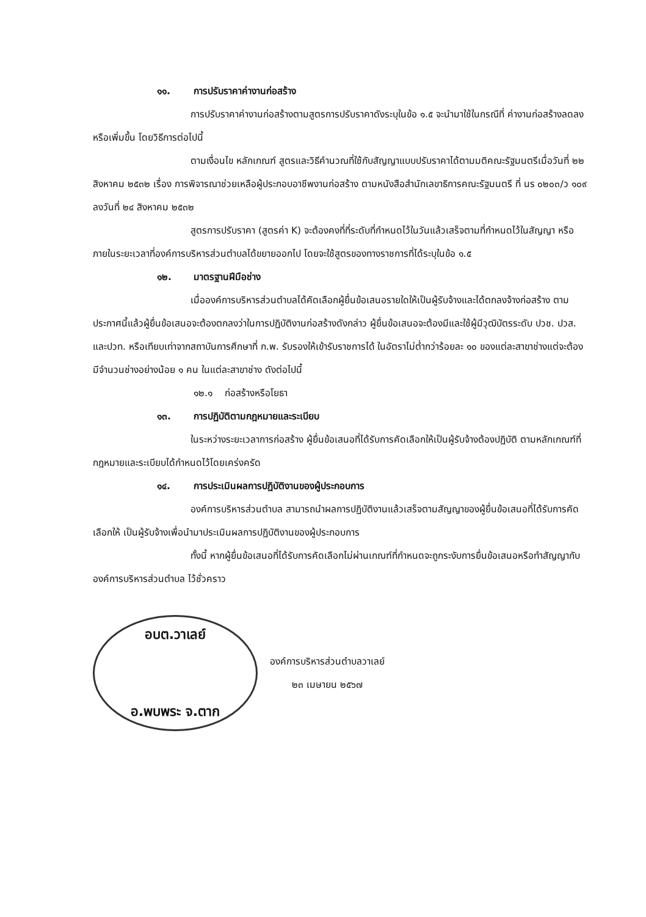๑๑. การปรับราคาค่างานก่อสร้าง
การปรับราคาค่างานก่อสร้างตามสูตรการปรับราคาดังระบุในข้อ ๑.๕ จะนำมาใช้ในกรณีที่ ค่างานก่อสร้างลดลงหรือเพิ่มขึ้น โดยวิธีการต่อไปนี้
ตามเงื่อนไข หลักเกณฑ์ สูตรและวิธีคำนวณที่ใช้กับสัญญาแบบปรับราคาได้ตามมติคณะรัฐมนตรีเมื่อวันที่ ๒๒ สิงหาคม ๒๕๓๒ เรื่อง การพิจารณาช่วยเหลือผู้ประกอบอาชีพงานก่อสร้าง ตามหนังสือสำนักเลขาธิการคณะรัฐมนตรี ที่ นร ๐๒๐๓/ว ๑๐๙ ลงวันที่ ๒๔ สิงหาคม ๒๕๓๒
สูตรการปรับราคา (สูตรค่า K) จะต้องคงที่ที่ระดับที่กำหนดไว้ในวันแล้วเสร็จตามที่กำหนดไว้ในสัญญา หรือภายในระยะเวลาที่องค์การบริหารส่วนตำบลได้ขยายออกไป โดยจะใช้สูตรของทางราชการที่ได้ระบุในข้อ ๑.๕
๑๒. มาตรฐานฝีมือช่าง
เมื่อองค์การบริหารส่วนตำบลได้คัดเลือกผู้ยื่นข้อเสนอรายใดให้เป็นผู้รับจ้างและได้ตกลงจ้างก่อสร้าง ตามประกาศนี้แล้วผู้ยื่นข้อเสนอจะต้องตกลงว่าในการปฏิบัติงานก่อสร้างดังกล่าว ผู้ยื่นข้อเสนอจะต้องมีและใช้ผู้มีวุฒิบัตรระดับ ปวช. ปวส. และปวท. หรือเทียบเท่าจากสถาบันการศึกษาที่ ก.พ. รับรองให้เข้ารับราชการได้ ในอัตราไม่ต่ำกว่าร้อยละ ๑๐ ของแต่ละสาขาช่างแต่จะต้องมีจำนวนช่างอย่างน้อย ๑ คน ในแต่ละสาขาช่าง ดังต่อไปนี้
๑๒.๑ ก่อสร้างหรือโยธา
๑๓. การปฏิบัติตามกฎหมายและระเบียบ
ในระหว่างระยะเวลาการก่อสร้าง ผู้ยื่นข้อเสนอที่ได้รับการคัดเลือกให้เป็นผู้รับจ้างต้องปฏิบัติ ตามหลักเกณฑ์ที่กฎหมายและระเบียบได้กำหนดไว้โดยเคร่งครัด
๑๔. การประเมินผลการปฏิบัติงานของผู้ประกอบการ
องค์การบริหารส่วนตำบล สามารถนำผลการปฏิบัติงานแล้วเสร็จตามสัญญาของผู้ยื่นข้อเสนอที่ได้รับการคัดเลือกให้ เป็นผู้รับจ้างเพื่อนำมาประเมินผลการปฏิบัติงานของผู้ประกอบการ
ทั้งนี้ หากผู้ยื่นข้อเสนอที่ได้รับการคัดเลือกไม่ผ่านเกณฑ์ที่กำหนดจะถูกระงับการยื่นข้อเสนอหรือทำสัญญากับองค์การบริหารส่วนตำบล ไว้ชั่วคราว
อบต.วาเลย์
อ.พบพระ จ.ตาก
องค์การบริหารส่วนตำบลวาเลย์
๒๓ เมษายน ๒๕๖๗